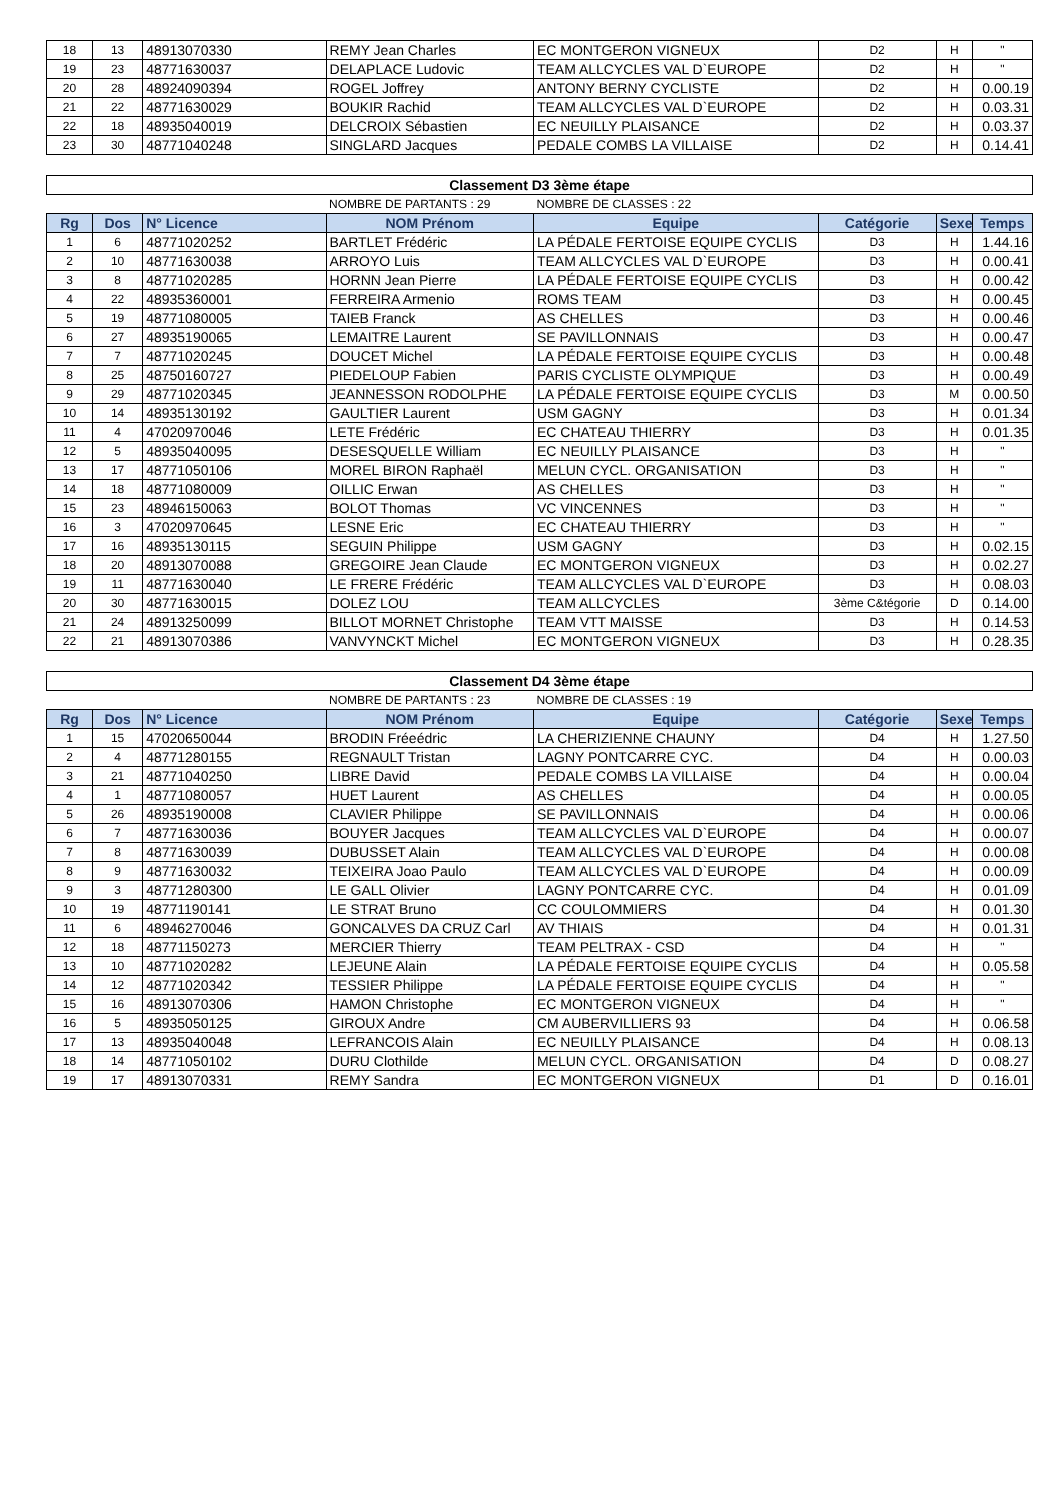| 18 | 13 | 48913070330 | REMY Jean Charles | EC MONTGERON VIGNEUX | D2 | H | " |
| 19 | 23 | 48771630037 | DELAPLACE Ludovic | TEAM ALLCYCLES VAL D`EUROPE | D2 | H | " |
| 20 | 28 | 48924090394 | ROGEL Joffrey | ANTONY BERNY CYCLISTE | D2 | H | 0.00.19 |
| 21 | 22 | 48771630029 | BOUKIR Rachid | TEAM ALLCYCLES VAL D`EUROPE | D2 | H | 0.03.31 |
| 22 | 18 | 48935040019 | DELCROIX Sébastien | EC NEUILLY PLAISANCE | D2 | H | 0.03.37 |
| 23 | 30 | 48771040248 | SINGLARD Jacques | PEDALE COMBS LA VILLAISE | D2 | H | 0.14.41 |
| Classement D3 3ème étape | | | | | | | |
| | | | NOMBRE DE PARTANTS : 29 | NOMBRE DE CLASSES : 22 | | | |
| Rg | Dos | N° Licence | NOM Prénom | Equipe | Catégorie | Sexe | Temps |
| 1 | 6 | 48771020252 | BARTLET Frédéric | LA PÉDALE FERTOISE EQUIPE CYCLIS | D3 | H | 1.44.16 |
| 2 | 10 | 48771630038 | ARROYO Luis | TEAM ALLCYCLES VAL D`EUROPE | D3 | H | 0.00.41 |
| 3 | 8 | 48771020285 | HORNN Jean Pierre | LA PÉDALE FERTOISE EQUIPE CYCLIS | D3 | H | 0.00.42 |
| 4 | 22 | 48935360001 | FERREIRA Armenio | ROMS TEAM | D3 | H | 0.00.45 |
| 5 | 19 | 48771080005 | TAIEB Franck | AS CHELLES | D3 | H | 0.00.46 |
| 6 | 27 | 48935190065 | LEMAITRE Laurent | SE PAVILLONNAIS | D3 | H | 0.00.47 |
| 7 | 7 | 48771020245 | DOUCET Michel | LA PÉDALE FERTOISE EQUIPE CYCLIS | D3 | H | 0.00.48 |
| 8 | 25 | 48750160727 | PIEDELOUP Fabien | PARIS CYCLISTE OLYMPIQUE | D3 | H | 0.00.49 |
| 9 | 29 | 48771020345 | JEANNESSON RODOLPHE | LA PÉDALE FERTOISE EQUIPE CYCLIS | D3 | M | 0.00.50 |
| 10 | 14 | 48935130192 | GAULTIER Laurent | USM GAGNY | D3 | H | 0.01.34 |
| 11 | 4 | 47020970046 | LETE Frédéric | EC CHATEAU THIERRY | D3 | H | 0.01.35 |
| 12 | 5 | 48935040095 | DESESQUELLE William | EC NEUILLY PLAISANCE | D3 | H | " |
| 13 | 17 | 48771050106 | MOREL BIRON Raphaël | MELUN CYCL. ORGANISATION | D3 | H | " |
| 14 | 18 | 48771080009 | OILLIC Erwan | AS CHELLES | D3 | H | " |
| 15 | 23 | 48946150063 | BOLOT Thomas | VC VINCENNES | D3 | H | " |
| 16 | 3 | 47020970645 | LESNE Eric | EC CHATEAU THIERRY | D3 | H | " |
| 17 | 16 | 48935130115 | SEGUIN Philippe | USM GAGNY | D3 | H | 0.02.15 |
| 18 | 20 | 48913070088 | GREGOIRE Jean Claude | EC MONTGERON VIGNEUX | D3 | H | 0.02.27 |
| 19 | 11 | 48771630040 | LE FRERE Frédéric | TEAM ALLCYCLES VAL D`EUROPE | D3 | H | 0.08.03 |
| 20 | 30 | 48771630015 | DOLEZ LOU | TEAM ALLCYCLES | 3ème C&tégorie | D | 0.14.00 |
| 21 | 24 | 48913250099 | BILLOT MORNET Christophe | TEAM VTT MAISSE | D3 | H | 0.14.53 |
| 22 | 21 | 48913070386 | VANVYNCKT Michel | EC MONTGERON VIGNEUX | D3 | H | 0.28.35 |
| Classement D4 3ème étape | | | | | | | |
| | | | NOMBRE DE PARTANTS : 23 | NOMBRE DE CLASSES : 19 | | | |
| Rg | Dos | N° Licence | NOM Prénom | Equipe | Catégorie | Sexe | Temps |
| 1 | 15 | 47020650044 | BRODIN Fréeédric | LA CHERIZIENNE CHAUNY | D4 | H | 1.27.50 |
| 2 | 4 | 48771280155 | REGNAULT Tristan | LAGNY PONTCARRE CYC. | D4 | H | 0.00.03 |
| 3 | 21 | 48771040250 | LIBRE David | PEDALE COMBS LA VILLAISE | D4 | H | 0.00.04 |
| 4 | 1 | 48771080057 | HUET Laurent | AS CHELLES | D4 | H | 0.00.05 |
| 5 | 26 | 48935190008 | CLAVIER Philippe | SE PAVILLONNAIS | D4 | H | 0.00.06 |
| 6 | 7 | 48771630036 | BOUYER Jacques | TEAM ALLCYCLES VAL D`EUROPE | D4 | H | 0.00.07 |
| 7 | 8 | 48771630039 | DUBUSSET Alain | TEAM ALLCYCLES VAL D`EUROPE | D4 | H | 0.00.08 |
| 8 | 9 | 48771630032 | TEIXEIRA Joao Paulo | TEAM ALLCYCLES VAL D`EUROPE | D4 | H | 0.00.09 |
| 9 | 3 | 48771280300 | LE GALL Olivier | LAGNY PONTCARRE CYC. | D4 | H | 0.01.09 |
| 10 | 19 | 48771190141 | LE STRAT Bruno | CC COULOMMIERS | D4 | H | 0.01.30 |
| 11 | 6 | 48946270046 | GONCALVES DA CRUZ Carl | AV THIAIS | D4 | H | 0.01.31 |
| 12 | 18 | 48771150273 | MERCIER Thierry | TEAM PELTRAX - CSD | D4 | H | " |
| 13 | 10 | 48771020282 | LEJEUNE Alain | LA PÉDALE FERTOISE EQUIPE CYCLIS | D4 | H | 0.05.58 |
| 14 | 12 | 48771020342 | TESSIER Philippe | LA PÉDALE FERTOISE EQUIPE CYCLIS | D4 | H | " |
| 15 | 16 | 48913070306 | HAMON Christophe | EC MONTGERON VIGNEUX | D4 | H | " |
| 16 | 5 | 48935050125 | GIROUX Andre | CM AUBERVILLIERS 93 | D4 | H | 0.06.58 |
| 17 | 13 | 48935040048 | LEFRANCOIS Alain | EC NEUILLY PLAISANCE | D4 | H | 0.08.13 |
| 18 | 14 | 48771050102 | DURU Clothilde | MELUN CYCL. ORGANISATION | D4 | D | 0.08.27 |
| 19 | 17 | 48913070331 | REMY Sandra | EC MONTGERON VIGNEUX | D1 | D | 0.16.01 |